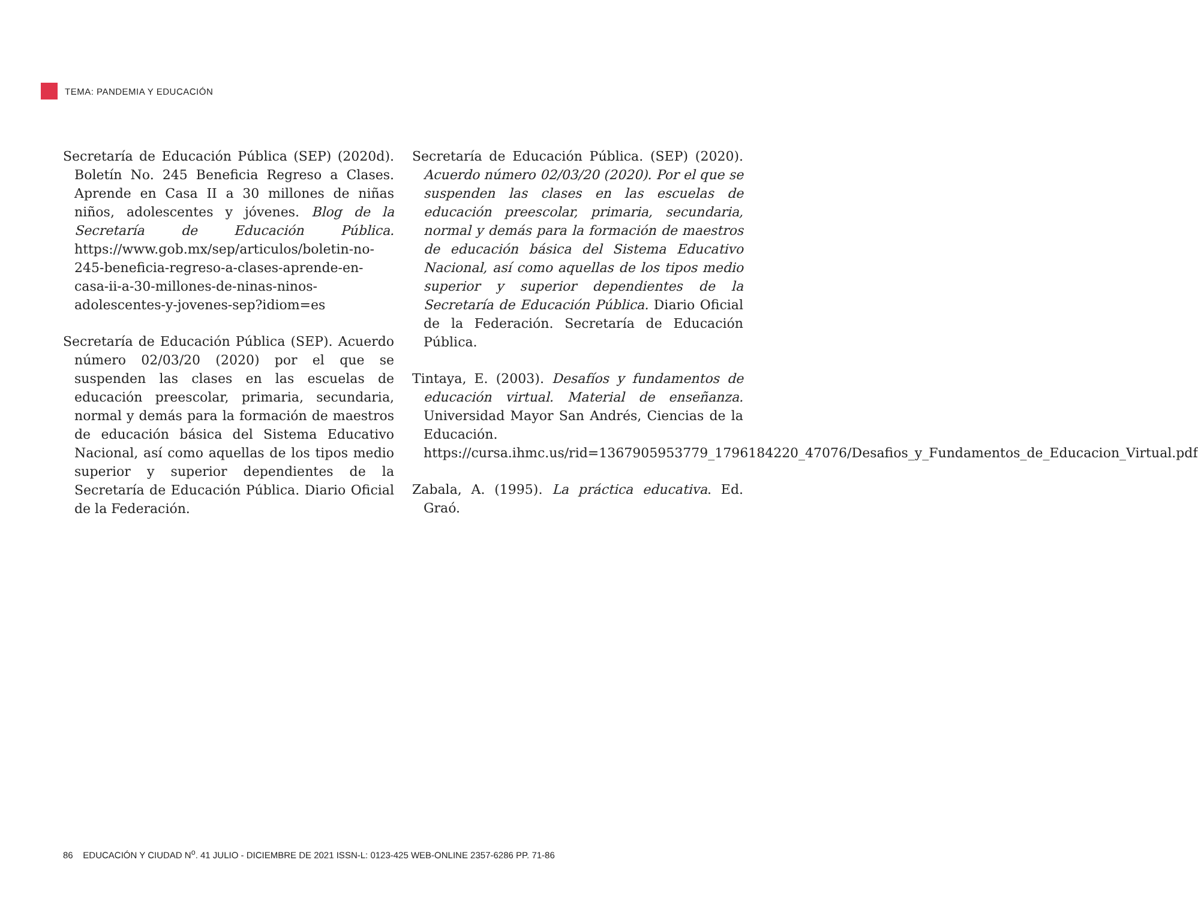TEMA: PANDEMIA Y EDUCACIÓN
Secretaría de Educación Pública (SEP) (2020d). Boletín No. 245 Beneficia Regreso a Clases. Aprende en Casa II a 30 millones de niñas niños, adolescentes y jóvenes. Blog de la Secretaría de Educación Pública. https://www.gob.mx/sep/articulos/boletin-no-245-beneficia-regreso-a-clases-aprende-en-casa-ii-a-30-millones-de-ninas-ninos-adolescentes-y-jovenes-sep?idiom=es
Secretaría de Educación Pública (SEP). Acuerdo número 02/03/20 (2020) por el que se suspenden las clases en las escuelas de educación preescolar, primaria, secundaria, normal y demás para la formación de maestros de educación básica del Sistema Educativo Nacional, así como aquellas de los tipos medio superior y superior dependientes de la Secretaría de Educación Pública. Diario Oficial de la Federación.
Secretaría de Educación Pública. (SEP) (2020). Acuerdo número 02/03/20 (2020). Por el que se suspenden las clases en las escuelas de educación preescolar, primaria, secundaria, normal y demás para la formación de maestros de educación básica del Sistema Educativo Nacional, así como aquellas de los tipos medio superior y superior dependientes de la Secretaría de Educación Pública. Diario Oficial de la Federación. Secretaría de Educación Pública.
Tintaya, E. (2003). Desafíos y fundamentos de educación virtual. Material de enseñanza. Universidad Mayor San Andrés, Ciencias de la Educación. https://cursa.ihmc.us/rid=1367905953779_1796184220_47076/Desafios_y_Fundamentos_de_Educacion_Virtual.pdf
Zabala, A. (1995). La práctica educativa. Ed. Graó.
86 EDUCACIÓN Y CIUDAD N<sup>o</sup>. 41 JULIO - DICIEMBRE DE 2021 ISSN-L: 0123-425 WEB-ONLINE 2357-6286 PP. 71-86